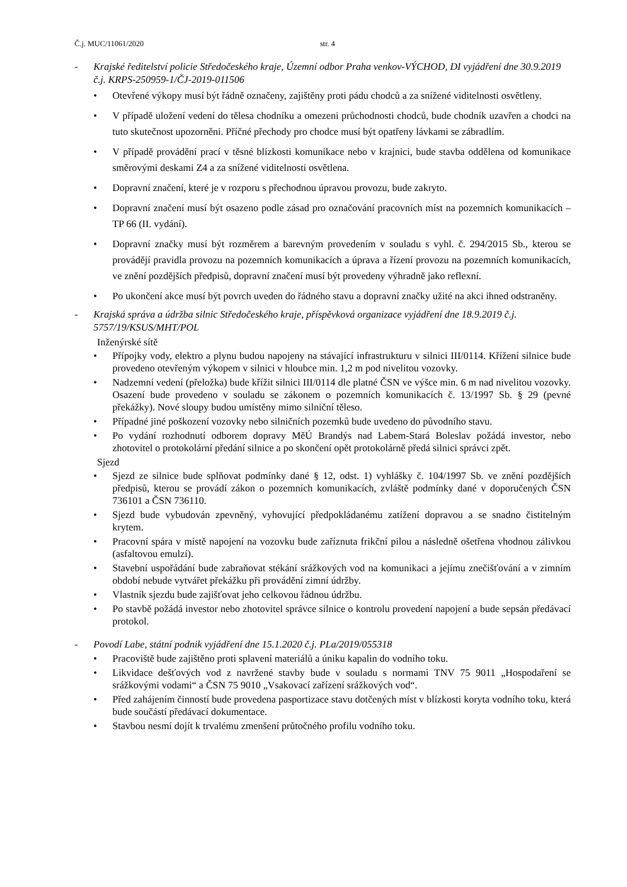Č.j. MUC/11061/2020 str. 4
- Krajské ředitelství policie Středočeského kraje, Územní odbor Praha venkov-VÝCHOD, DI vyjádření dne 30.9.2019 č.j. KRPS-250959-1/ČJ-2019-011506
Otevřené výkopy musí být řádně označeny, zajištěny proti pádu chodců a za snížené viditelnosti osvětleny.
V případě uložení vedení do tělesa chodníku a omezeni průchodnosti chodců, bude chodník uzavřen a chodci na tuto skutečnost upozorněni. Příčné přechody pro chodce musí být opatřeny lávkami se zábradlím.
V případě provádění prací v těsné blízkosti komunikace nebo v krajnici, bude stavba oddělena od komunikace směrovými deskami Z4 a za snížené viditelnosti osvětlena.
Dopravní značení, které je v rozporu s přechodnou úpravou provozu, bude zakryto.
Dopravní značení musí být osazeno podle zásad pro označování pracovních míst na pozemních komunikacích – TP 66 (II. vydání).
Dopravní značky musí být rozměrem a barevným provedením v souladu s vyhl. č. 294/2015 Sb., kterou se provádějí pravidla provozu na pozemních komunikacích a úprava a řízení provozu na pozemních komunikacích, ve znění pozdějších předpisů, dopravní značení musí být provedeny výhradně jako reflexní.
Po ukončení akce musí být povrch uveden do řádného stavu a dopravní značky užité na akci ihned odstraněny.
- Krajská správa a údržba silnic Středočeského kraje, příspěvková organizace vyjádření dne 18.9.2019 č.j. 5757/19/KSUS/MHT/POL
Inženýrské sítě
Přípojky vody, elektro a plynu budou napojeny na stávající infrastrukturu v silnici III/0114. Křížení silnice bude provedeno otevřeným výkopem v silnici v hloubce min. 1,2 m pod nivelitou vozovky.
Nadzemní vedení (přeložka) bude křížit silnici III/0114 dle platné ČSN ve výšce min. 6 m nad nivelitou vozovky. Osazení bude provedeno v souladu se zákonem o pozemních komunikacích č. 13/1997 Sb. § 29 (pevné překážky). Nové sloupy budou umístěny mimo silniční těleso.
Případné jiné poškození vozovky nebo silničních pozemků bude uvedeno do původního stavu.
Po vydání rozhodnutí odborem dopravy MěÚ Brandýs nad Labem-Stará Boleslav požádá investor, nebo zhotovitel o protokolární předání silnice a po skončení opět protokolárně předá silnici správci zpět.
Sjezd
Sjezd ze silnice bude splňovat podmínky dané § 12, odst. 1) vyhlášky č. 104/1997 Sb. ve znění pozdějších předpisů, kterou se provádí zákon o pozemních komunikacích, zvláště podmínky dané v doporučených ČSN 736101 a ČSN 736110.
Sjezd bude vybudován zpevněný, vyhovující předpokládanému zatížení dopravou a se snadno čistitelným krytem.
Pracovní spára v místě napojení na vozovku bude zaříznuta frikční pilou a následně ošetřena vhodnou zálivkou (asfaltovou emulzí).
Stavební uspořádání bude zabraňovat stékání srážkových vod na komunikaci a jejímu znečišťování a v zimním období nebude vytvářet překážku při provádění zimní údržby.
Vlastník sjezdu bude zajišťovat jeho celkovou řádnou údržbu.
Po stavbě požádá investor nebo zhotovitel správce silnice o kontrolu provedení napojení a bude sepsán předávací protokol.
- Povodí Labe, státní podnik vyjádření dne 15.1.2020 č.j. PLa/2019/055318
Pracoviště bude zajištěno proti splavení materiálů a úniku kapalin do vodního toku.
Likvidace dešťových vod z navržené stavby bude v souladu s normami TNV 75 9011 „Hospodaření se srážkovými vodami“ a ČSN 75 9010 „Vsakovací zařízení srážkových vod“.
Před zahájením činností bude provedena pasportizace stavu dotčených míst v blízkosti koryta vodního toku, která bude součástí předávací dokumentace.
Stavbou nesmí dojít k trvalému zmenšení průtočného profilu vodního toku.